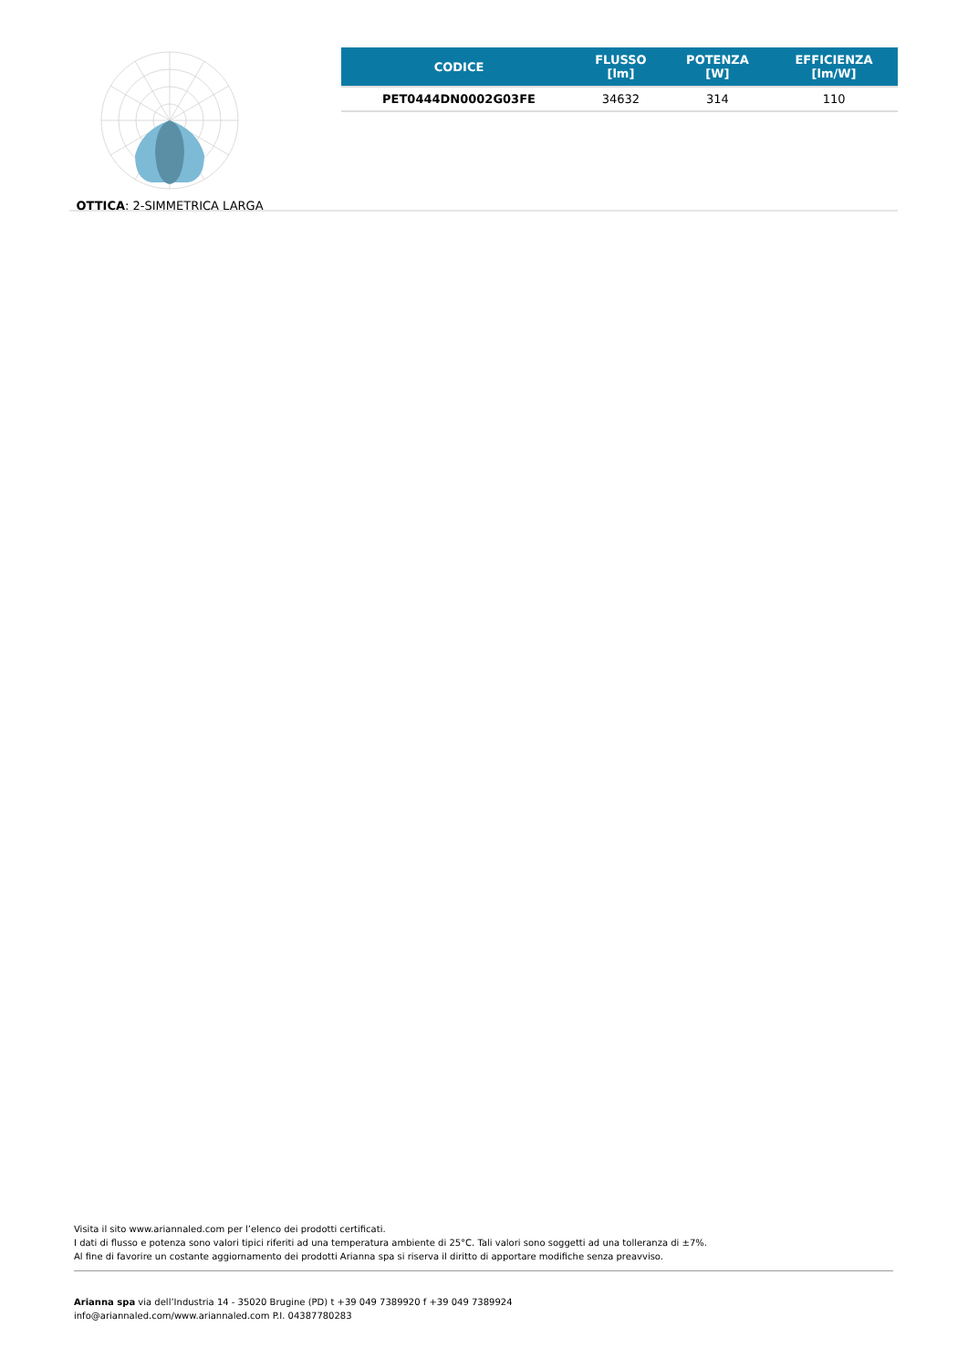OTTICA: 2-SIMMETRICA LARGA
| CODICE | FLUSSO [lm] | POTENZA [W] | EFFICIENZA [lm/W] |
| --- | --- | --- | --- |
| PET0444DN0002G03FE | 34632 | 314 | 110 |
Visita il sito www.ariannaled.com per l’elenco dei prodotti certificati.
I dati di flusso e potenza sono valori tipici riferiti ad una temperatura ambiente di 25°C. Tali valori sono soggetti ad una tolleranza di ±7%.
Al fine di favorire un costante aggiornamento dei prodotti Arianna spa si riserva il diritto di apportare modifiche senza preavviso.
Arianna spa via dell’Industria 14 - 35020 Brugine (PD) t +39 049 7389920 f +39 049 7389924
info@ariannaled.com/www.ariannaled.com P.I. 04387780283